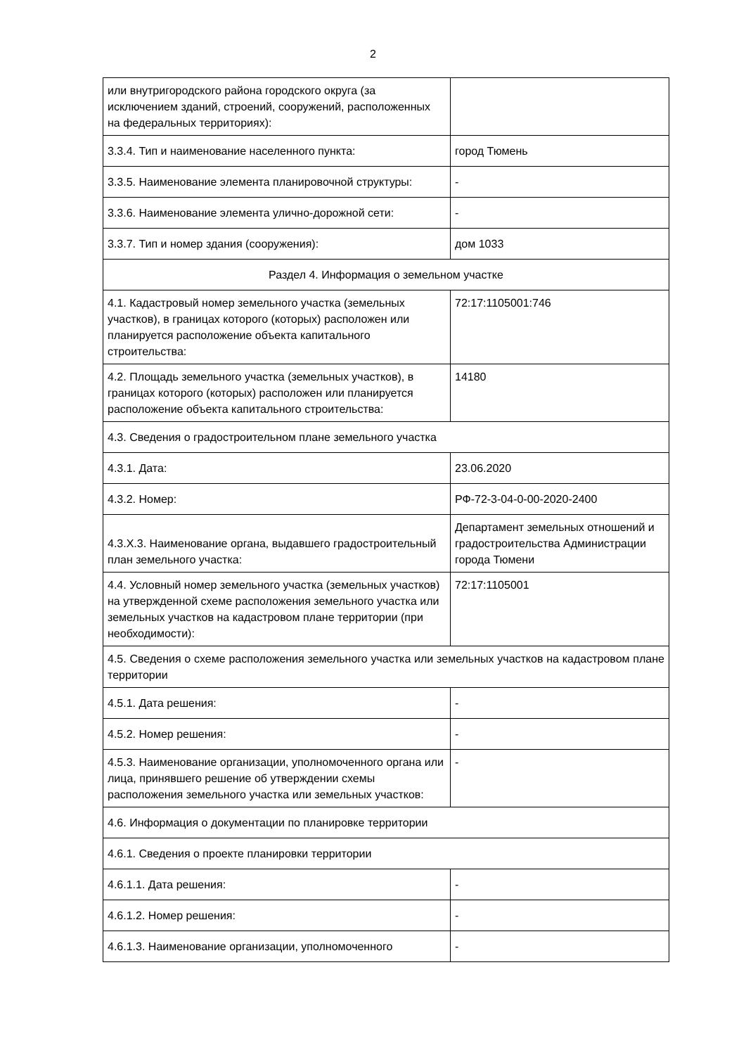2
| или внутригородского района городского округа (за исключением зданий, строений, сооружений, расположенных на федеральных территориях): | |
| 3.3.4. Тип и наименование населенного пункта: | город Тюмень |
| 3.3.5. Наименование элемента планировочной структуры: | - |
| 3.3.6. Наименование элемента улично-дорожной сети: | - |
| 3.3.7. Тип и номер здания (сооружения): | дом 1033 |
| Раздел 4. Информация о земельном участке | |
| 4.1. Кадастровый номер земельного участка (земельных участков), в границах которого (которых) расположен или планируется расположение объекта капитального строительства: | 72:17:1105001:746 |
| 4.2. Площадь земельного участка (земельных участков), в границах которого (которых) расположен или планируется расположение объекта капитального строительства: | 14180 |
| 4.3. Сведения о градостроительном плане земельного участка | |
| 4.3.1. Дата: | 23.06.2020 |
| 4.3.2. Номер: | РФ-72-3-04-0-00-2020-2400 |
| 4.3.X.3. Наименование органа, выдавшего градостроительный план земельного участка: | Департамент земельных отношений и градостроительства Администрации города Тюмени |
| 4.4. Условный номер земельного участка (земельных участков) на утвержденной схеме расположения земельного участка или земельных участков на кадастровом плане территории (при необходимости): | 72:17:1105001 |
| 4.5. Сведения о схеме расположения земельного участка или земельных участков на кадастровом плане территории | |
| 4.5.1. Дата решения: | - |
| 4.5.2. Номер решения: | - |
| 4.5.3. Наименование организации, уполномоченного органа или лица, принявшего решение об утверждении схемы расположения земельного участка или земельных участков: | - |
| 4.6. Информация о документации по планировке территории | |
| 4.6.1. Сведения о проекте планировки территории | |
| 4.6.1.1. Дата решения: | - |
| 4.6.1.2. Номер решения: | - |
| 4.6.1.3. Наименование организации, уполномоченного | - |